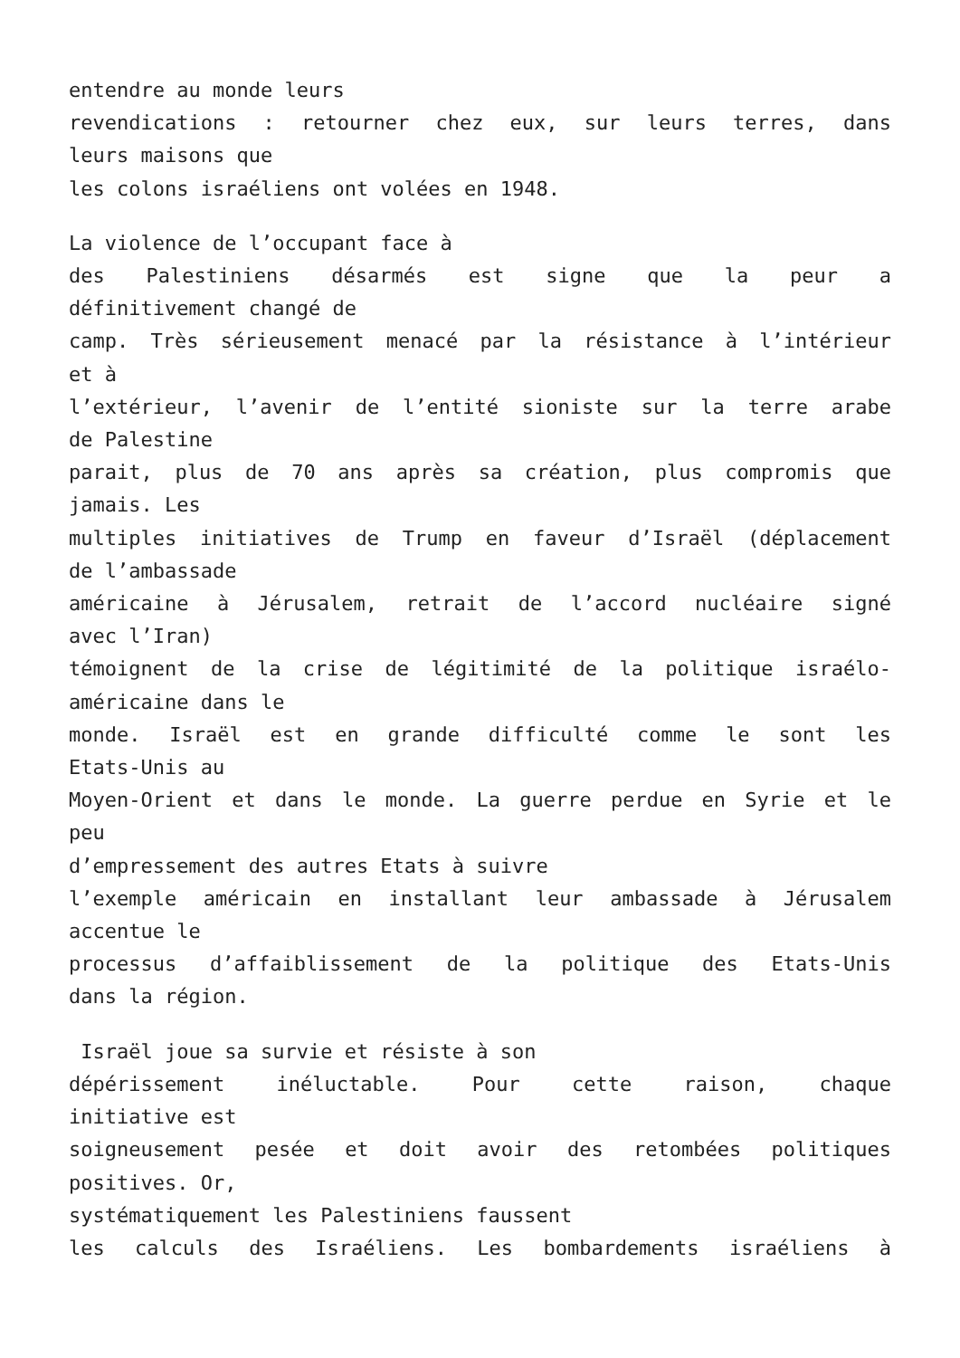entendre au monde leurs
revendications : retourner chez eux, sur leurs terres, dans
leurs maisons que
les colons israéliens ont volées en 1948.
La violence de l’occupant face à
des Palestiniens désarmés est signe que la peur a
définitivement changé de
camp. Très sérieusement menacé par la résistance à l’intérieur
et à
l’extérieur, l’avenir de l’entité sioniste sur la terre arabe
de Palestine
parait, plus de 70 ans après sa création, plus compromis que
jamais. Les
multiples initiatives de Trump en faveur d’Israël (déplacement
de l’ambassade
américaine à Jérusalem, retrait de l’accord nucléaire signé
avec l’Iran)
témoignent de la crise de légitimité de la politique israélo-
américaine dans le
monde. Israël est en grande difficulté comme le sont les
Etats-Unis au
Moyen-Orient et dans le monde. La guerre perdue en Syrie et le
peu
d’empressement des autres Etats à suivre
l’exemple américain en installant leur ambassade à Jérusalem
accentue le
processus d’affaiblissement de la politique des Etats-Unis
dans la région.
Israël joue sa survie et résiste à son
dépérissement inéluctable. Pour cette raison, chaque
initiative est
soigneusement pesée et doit avoir des retombées politiques
positives. Or,
systématiquement les Palestiniens faussent
les calculs des Israéliens. Les bombardements israéliens à